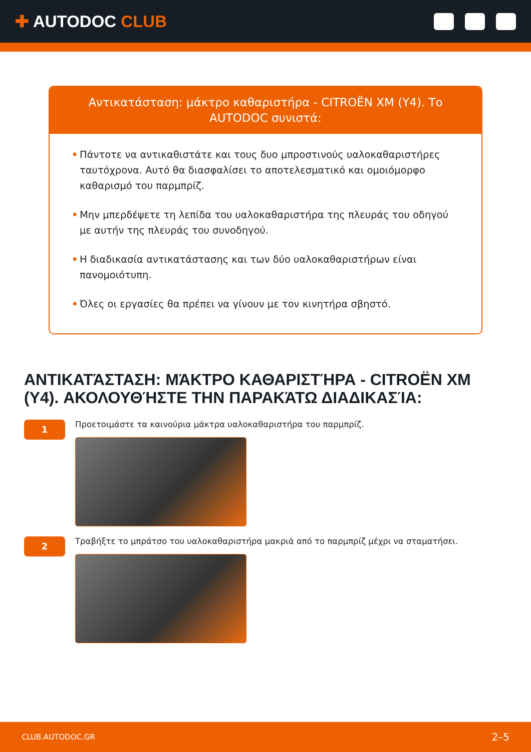✚ AUTODOC CLUB
Αντικατάσταση: μάκτρο καθαριστήρα - CITROËN XM (Y4). Το AUTODOC συνιστά:
• Πάντοτε να αντικαθιστάτε και τους δυο μπροστινούς υαλοκαθαριστήρες ταυτόχρονα. Αυτό θα διασφαλίσει το αποτελεσματικό και ομοιόμορφο καθαρισμό του παρμπρίζ.
• Μην μπερδέψετε τη λεπίδα του υαλοκαθαριστήρα της πλευράς του οδηγού με αυτήν της πλευράς του συνοδηγού.
• Η διαδικασία αντικατάστασης και των δύο υαλοκαθαριστήρων είναι πανομοιότυπη.
• Όλες οι εργασίες θα πρέπει να γίνουν με τον κινητήρα σβηστό.
ΑΝΤΙΚΑΤΆΣΤΑΣΗ: ΜΆΚΤΡΟ ΚΑΘΑΡΙΣΤΉΡΑ - CITROËN XM (Y4). ΑΚΟΛΟΥΘΉΣΤΕ ΤΗΝ ΠΑΡΑΚΆΤΩ ΔΙΑΔΙΚΑΣΊΑ:
1
Προετοιμάστε τα καινούρια μάκτρα υαλοκαθαριστήρα του παρμπρίζ.
2
Τραβήξτε το μπράτσο του υαλοκαθαριστήρα μακριά από το παρμπρίζ μέχρι να σταματήσει.
CLUB.AUTODOC.GR 2–5